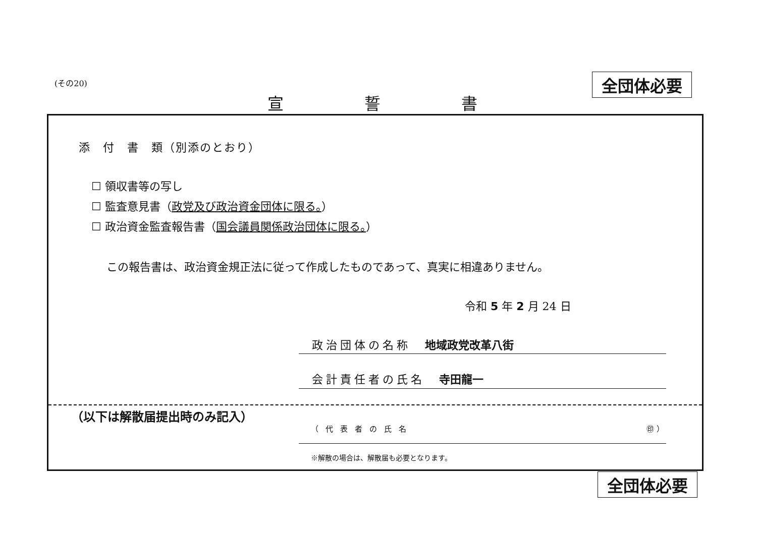(その20) 全団体必要
宣誓書
添　付　書　類（別添のとおり）
☐ 領収書等の写し
☐ 監査意見書（政党及び政治資金団体に限る。）
☐ 政治資金監査報告書（国会議員関係政治団体に限る。）
この報告書は、政治資金規正法に従って作成したものであって、真実に相違ありません。
令和 5 年 2 月 24 日
政治団体の名称　地域政党改革八街
会計責任者の氏名　寺田龍一
（以下は解散届提出時のみ記入）
（代表者の氏名 ㊞ ）
※解散の場合は、解散届も必要となります。
全団体必要